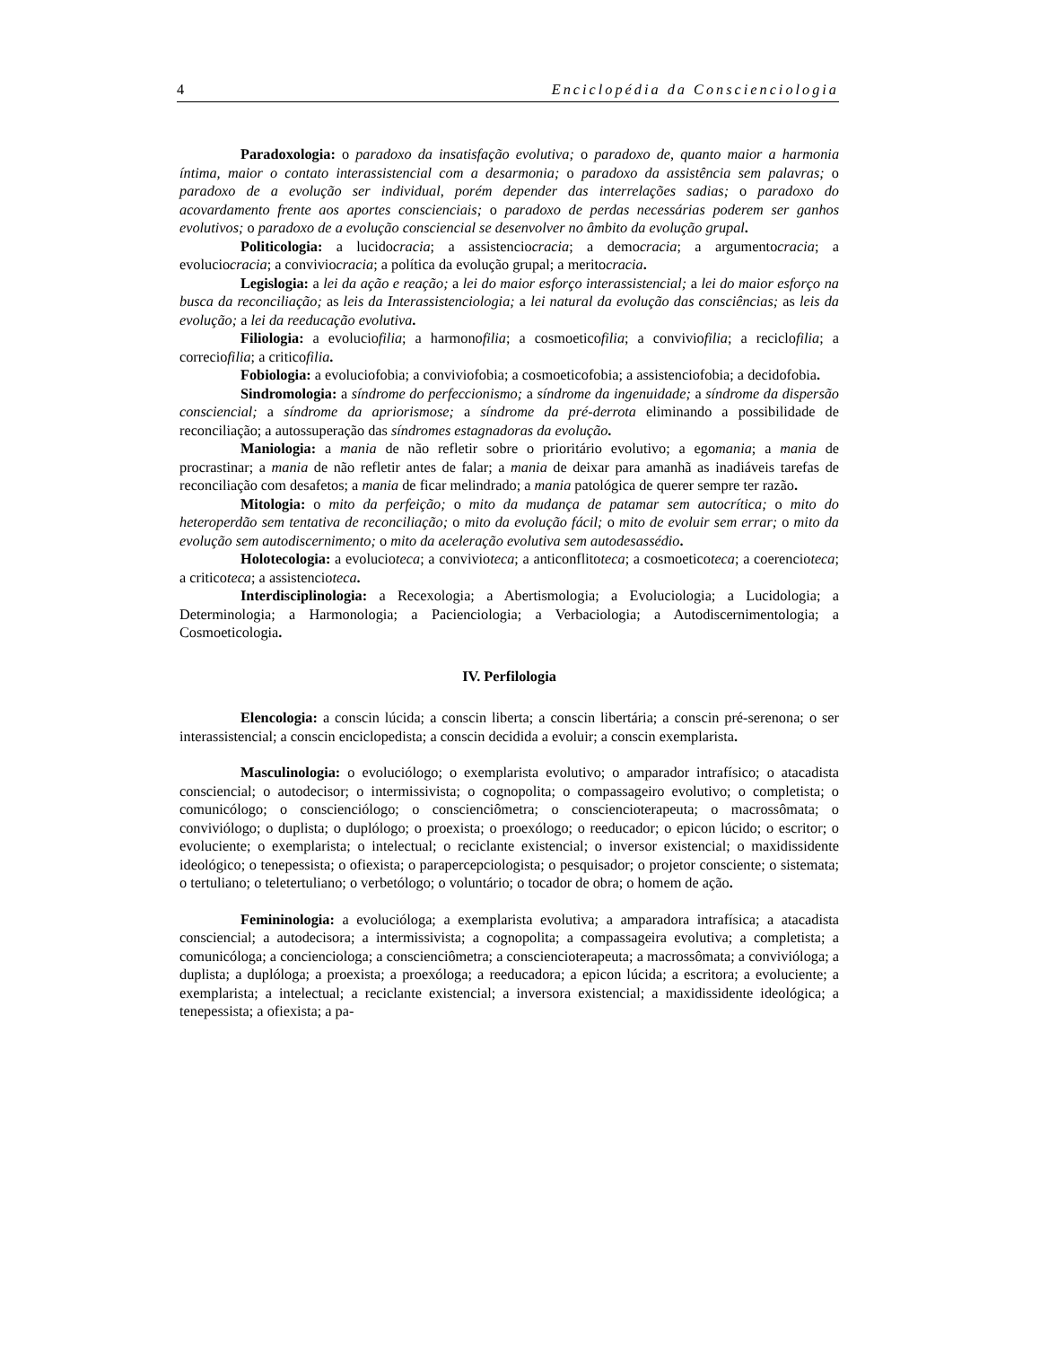4 Enciclopédia da Conscienciologia
Paradoxologia: o paradoxo da insatisfação evolutiva; o paradoxo de, quanto maior a harmonia íntima, maior o contato interassistencial com a desarmonia; o paradoxo da assistência sem palavras; o paradoxo de a evolução ser individual, porém depender das interrelações sadias; o paradoxo do acovardamento frente aos aportes conscienciais; o paradoxo de perdas necessárias poderem ser ganhos evolutivos; o paradoxo de a evolução consciencial se desenvolver no âmbito da evolução grupal.
Politicologia: a lucidocracia; a assistenciocracia; a democracia; a argumentocracia; a evoluciocracia; a conviviocracia; a política da evolução grupal; a meritocracia.
Legislogia: a lei da ação e reação; a lei do maior esforço interassistencial; a lei do maior esforço na busca da reconciliação; as leis da Interassistenciologia; a lei natural da evolução das consciências; as leis da evolução; a lei da reeducação evolutiva.
Filiologia: a evoluciofilia; a harmonofilia; a cosmoeticofilia; a conviviofilia; a reciclofilia; a correciofilia; a criticofilia.
Fobiologia: a evoluciofobia; a conviviofobia; a cosmoeticofobia; a assistenciofobia; a decidofobia.
Sindromologia: a síndrome do perfeccionismo; a síndrome da ingenuidade; a síndrome da dispersão consciencial; a síndrome da apriorismose; a síndrome da pré-derrota eliminando a possibilidade de reconciliação; a autossuperação das síndromes estagnadoras da evolução.
Maniologia: a mania de não refletir sobre o prioritário evolutivo; a egomania; a mania de procrastinar; a mania de não refletir antes de falar; a mania de deixar para amanhã as inadiáveis tarefas de reconciliação com desafetos; a mania de ficar melindrado; a mania patológica de querer sempre ter razão.
Mitologia: o mito da perfeição; o mito da mudança de patamar sem autocrítica; o mito do heteroperdão sem tentativa de reconciliação; o mito da evolução fácil; o mito de evoluir sem errar; o mito da evolução sem autodiscernimento; o mito da aceleração evolutiva sem autodesassédio.
Holotecologia: a evolucioteca; a convivioteca; a anticonflitoteca; a cosmoeticoteca; a coerencioteca; a criticoteca; a assistencioteca.
Interdisciplinologia: a Recexologia; a Abertismologia; a Evoluciologia; a Lucidologia; a Determinologia; a Harmonologia; a Pacienciologia; a Verbaciologia; a Autodiscernimentologia; a Cosmoeticologia.
IV. Perfilologia
Elencologia: a conscin lúcida; a conscin liberta; a conscin libertária; a conscin pré-serenona; o ser interassistencial; a conscin enciclopedista; a conscin decidida a evoluir; a conscin exemplarista.
Masculinologia: o evoluciólogo; o exemplarista evolutivo; o amparador intrafísico; o atacadista consciencial; o autodecisor; o intermissivista; o cognopolita; o compassageiro evolutivo; o completista; o comunicólogo; o conscienciólogo; o conscienciômetra; o consciencioterapeuta; o macrossômata; o conviviólogo; o duplista; o duplólogo; o proexista; o proexólogo; o reeducador; o epicon lúcido; o escritor; o evoluciente; o exemplarista; o intelectual; o reciclante existencial; o inversor existencial; o maxidissidente ideológico; o tenepessista; o ofiexista; o parapercepciologista; o pesquisador; o projetor consciente; o sistemata; o tertuliano; o teletertuliano; o verbetólogo; o voluntário; o tocador de obra; o homem de ação.
Femininologia: a evolucióloga; a exemplarista evolutiva; a amparadora intrafísica; a atacadista consciencial; a autodecisora; a intermissivista; a cognopolita; a compassageira evolutiva; a completista; a comunicóloga; a concienciologa; a conscienciômetra; a consciencioterapeuta; a macrossômata; a convivióloga; a duplista; a duplóloga; a proexista; a proexóloga; a reeducadora; a epicon lúcida; a escritora; a evoluciente; a exemplarista; a intelectual; a reciclante existencial; a inversora existencial; a maxidissidente ideológica; a tenepessista; a ofiexista; a pa-